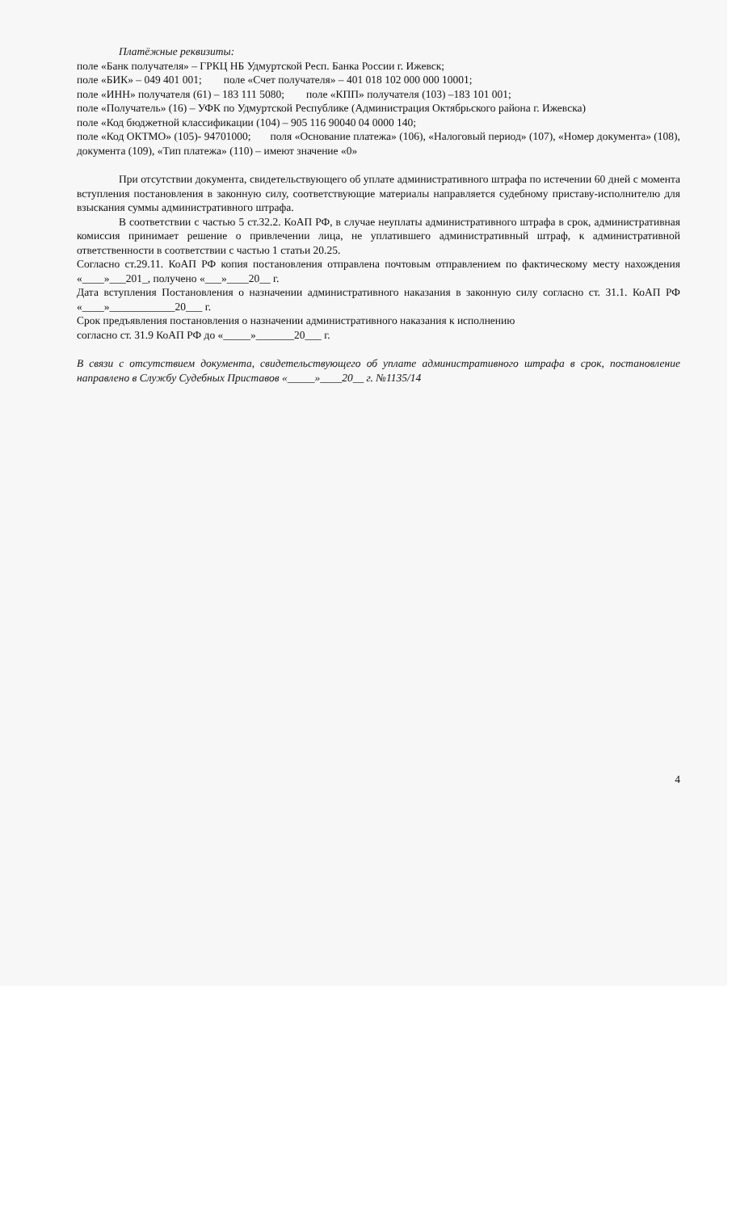Платёжные реквизиты:
поле «Банк получателя» – ГРКЦ НБ Удмуртской Респ. Банка России г. Ижевск;
поле «БИК» – 049 401 001; поле «Счет получателя» – 401 018 102 000 000 10001;
поле «ИНН» получателя (61) – 183 111 5080; поле «КПП» получателя (103) –183 101 001;
поле «Получатель» (16) – УФК по Удмуртской Республике (Администрация Октябрьского района г. Ижевска)
поле «Код бюджетной классификации (104) – 905 116 90040 04 0000 140;
поле «Код ОКТМО» (105)- 94701000; поля «Основание платежа» (106), «Налоговый период» (107), «Номер документа» (108), документа (109), «Тип платежа» (110) – имеют значение «0»
При отсутствии документа, свидетельствующего об уплате административного штрафа по истечении 60 дней с момента вступления постановления в законную силу, соответствующие материалы направляется судебному приставу-исполнителю для взыскания суммы административного штрафа.
В соответствии с частью 5 ст.32.2. КоАП РФ, в случае неуплаты административного штрафа в срок, административная комиссия принимает решение о привлечении лица, не уплатившего административный штраф, к административной ответственности в соответствии с частью 1 статьи 20.25.
Согласно ст.29.11. КоАП РФ копия постановления отправлена почтовым отправлением по фактическому месту нахождения «____»___201_, получено «___»____20__ г.
Дата вступления Постановления о назначении административного наказания в законную силу согласно ст. 31.1. КоАП РФ «____»____________20___ г.
Срок предъявления постановления о назначении административного наказания к исполнению
согласно ст. 31.9 КоАП РФ до «_____»_______20___ г.
В связи с отсутствием документа, свидетельствующего об уплате административного штрафа в срок, постановление направлено в Службу Судебных Приставов «_____»____20__ г. №1135/14
4